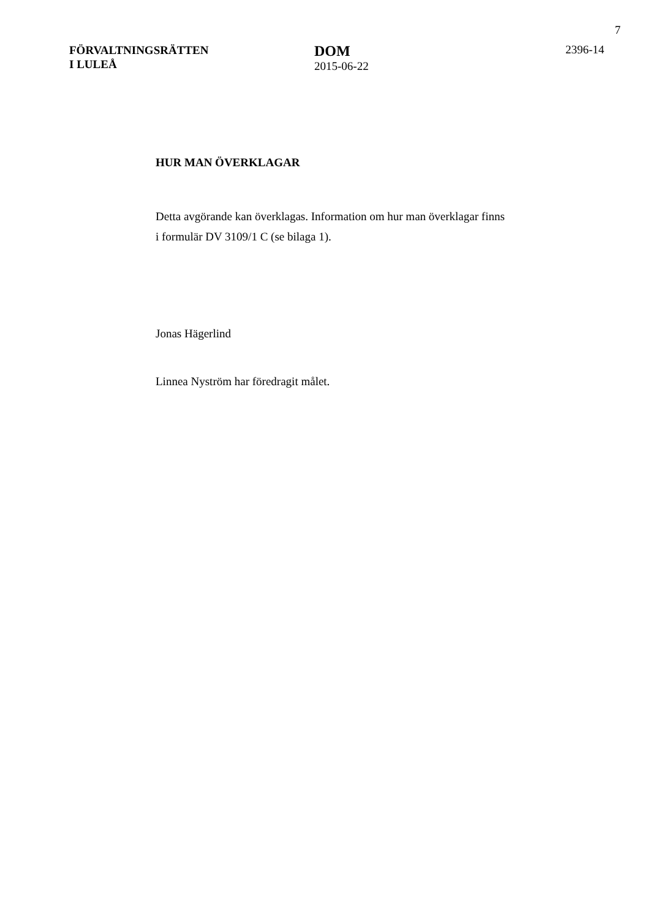7
FÖRVALTNINGSRÄTTEN
I LULEÅ
DOM
2015-06-22
2396-14
HUR MAN ÖVERKLAGAR
Detta avgörande kan överklagas. Information om hur man överklagar finns
i formulär DV 3109/1 C (se bilaga 1).
Jonas Hägerlind
Linnea Nyström har föredragit målet.